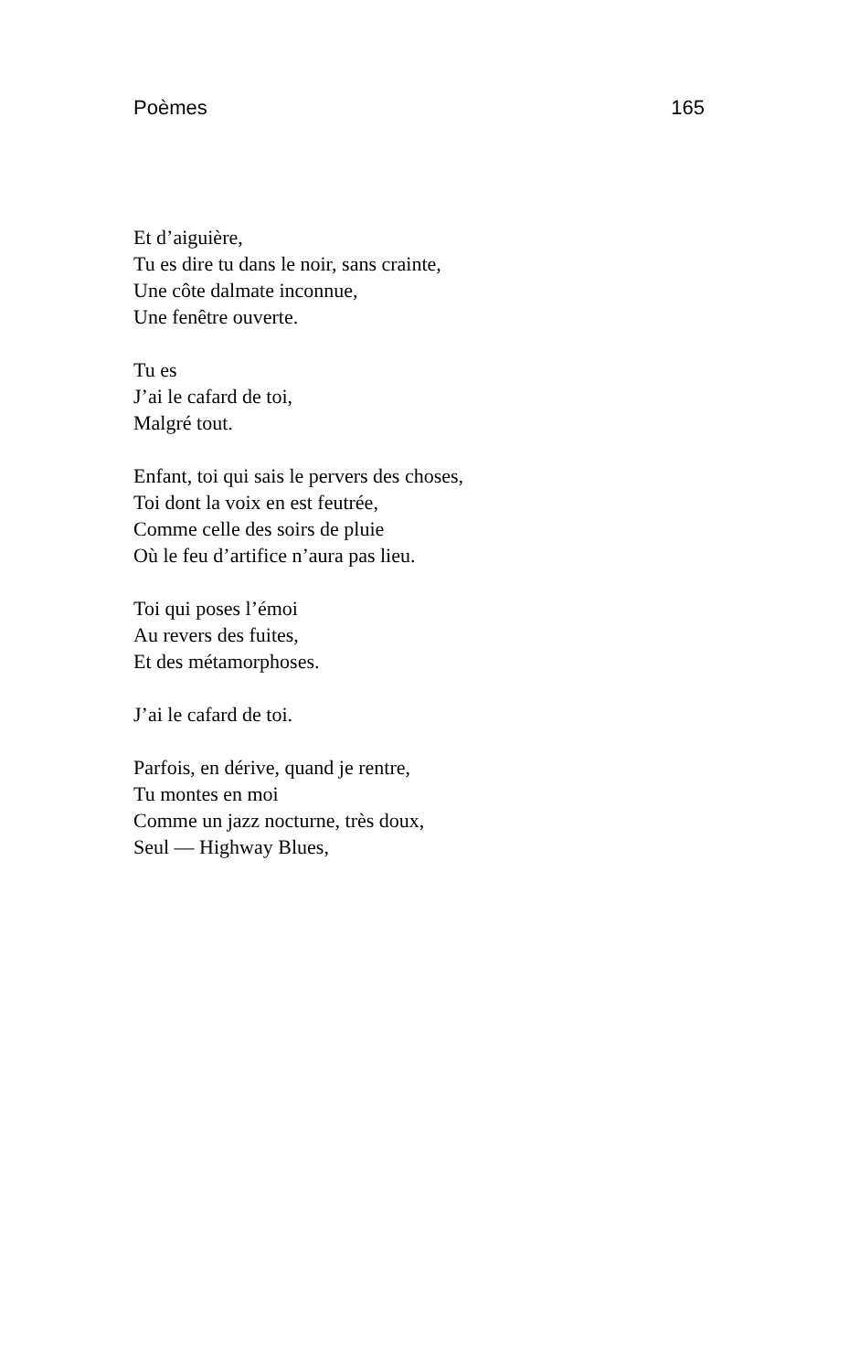Poèmes 165
Et d’aiguière,
Tu es dire tu dans le noir, sans crainte,
Une côte dalmate inconnue,
Une fenêtre ouverte.
Tu es
J’ai le cafard de toi,
Malgré tout.
Enfant, toi qui sais le pervers des choses,
Toi dont la voix en est feutrée,
Comme celle des soirs de pluie
Où le feu d’artifice n’aura pas lieu.
Toi qui poses l’émoi
Au revers des fuites,
Et des métamorphoses.
J’ai le cafard de toi.
Parfois, en dérive, quand je rentre,
Tu montes en moi
Comme un jazz nocturne, très doux,
Seul — Highway Blues,